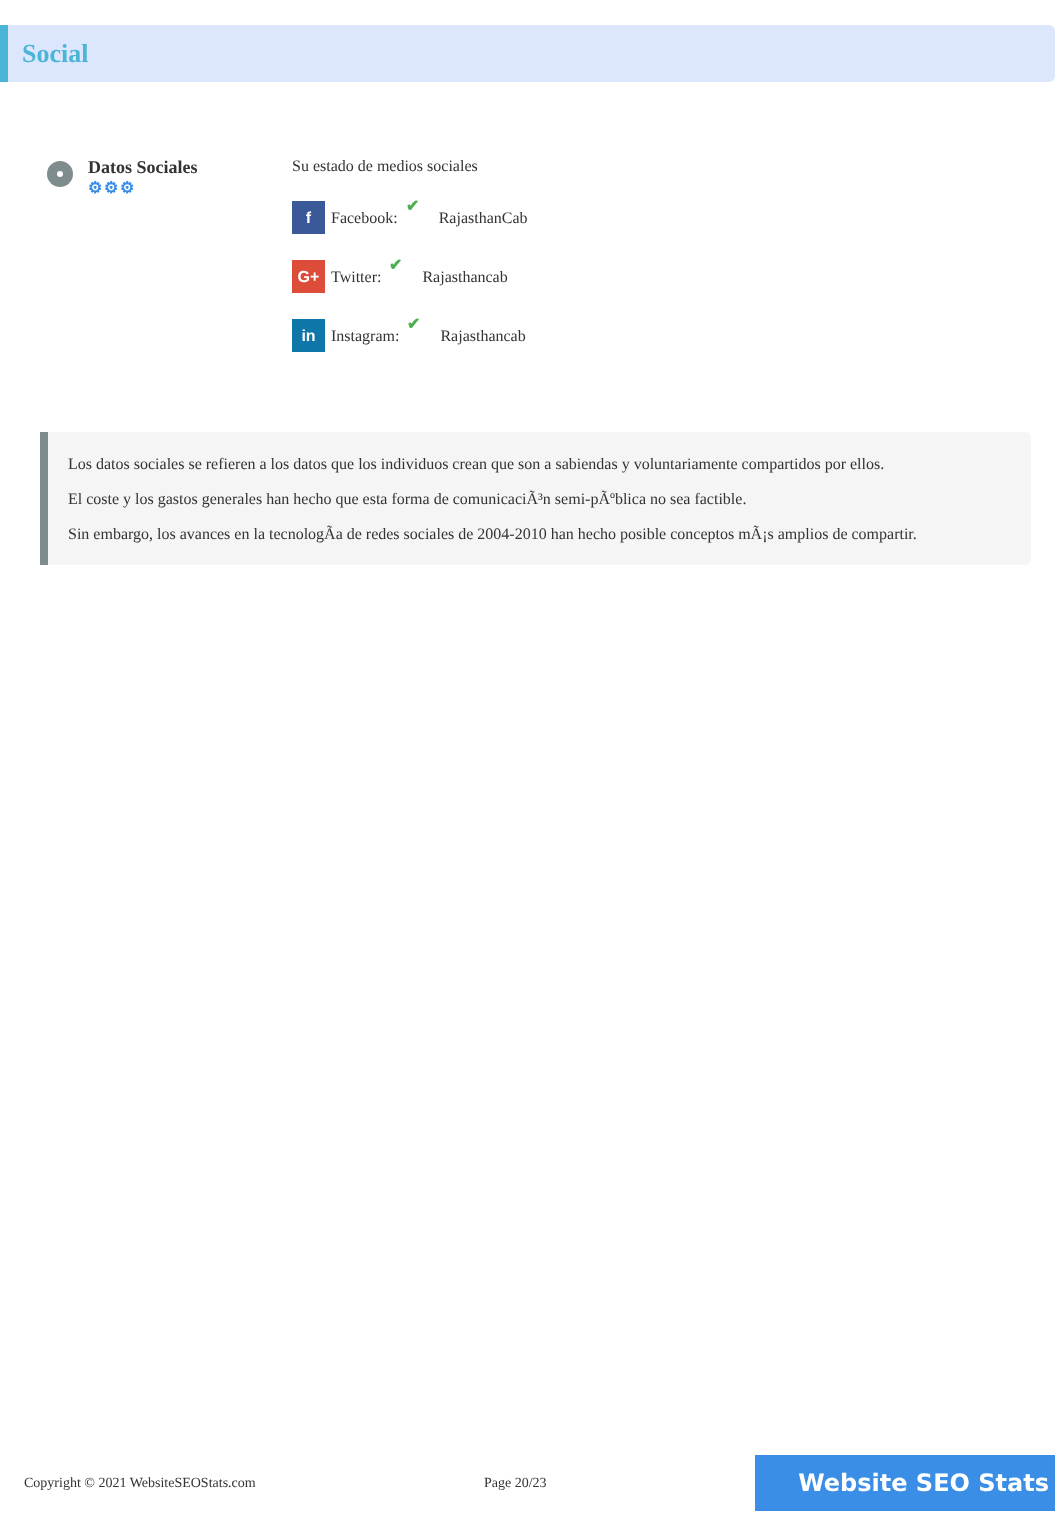Social
Datos Sociales
⚙⚙⚙
Su estado de medios sociales
f Facebook: ✔ RajasthanCab
G+ Twitter: ✔ Rajasthancab
in Instagram: ✔ Rajasthancab
Los datos sociales se refieren a los datos que los individuos crean que son a sabiendas y voluntariamente compartidos por ellos.
El coste y los gastos generales han hecho que esta forma de comunicaciÃ³n semi-pÃºblica no sea factible.
Sin embargo, los avances en la tecnologÃa de redes sociales de 2004-2010 han hecho posible conceptos mÃ¡s amplios de compartir.
Copyright © 2021 WebsiteSEOStats.com Page 20/23
Website SEO Stats